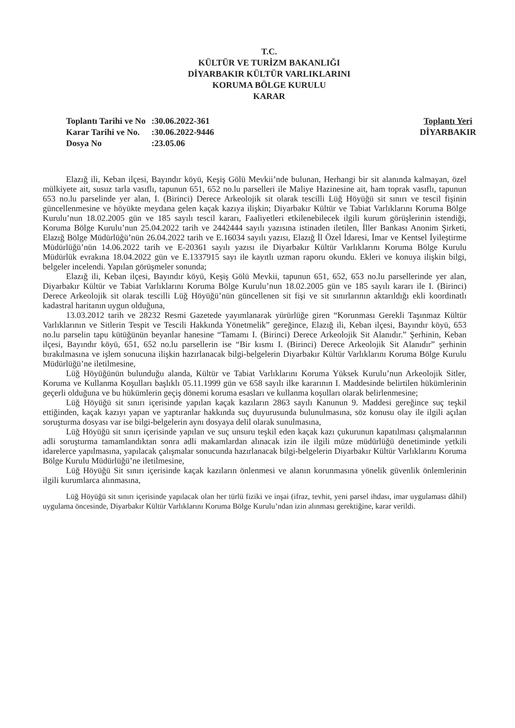T.C.
KÜLTÜR VE TURİZM BAKANLIĞI
DİYARBAKIR KÜLTÜR VARLIKLARINI
KORUMA BÖLGE KURULU
KARAR
| Toplantı Tarihi ve No | :30.06.2022-361 |
| Karar Tarihi ve No. | :30.06.2022-9446 |
| Dosya No | :23.05.06 |
Toplantı Yeri
DİYARBAKIR
Elazığ ili, Keban ilçesi, Bayındır köyü, Keşiş Gölü Mevkii’nde bulunan, Herhangi bir sit alanında kalmayan, özel mülkiyete ait, susuz tarla vasıflı, tapunun 651, 652 no.lu parselleri ile Maliye Hazinesine ait, ham toprak vasıflı, tapunun 653 no.lu parselinde yer alan, I. (Birinci) Derece Arkeolojik sit olarak tescilli Lüğ Höyüğü sit sınırı ve tescil fişinin güncellenmesine ve höyükte meydana gelen kaçak kazıya ilişkin; Diyarbakır Kültür ve Tabiat Varlıklarını Koruma Bölge Kurulu’nun 18.02.2005 gün ve 185 sayılı tescil kararı, Faaliyetleri etkilenebilecek ilgili kurum görüşlerinin istendiği, Koruma Bölge Kurulu’nun 25.04.2022 tarih ve 2442444 sayılı yazısına istinaden iletilen, İller Bankası Anonim Şirketi, Elazığ Bölge Müdürlüğü’nün 26.04.2022 tarih ve E.16034 sayılı yazısı, Elazığ İl Özel İdaresi, İmar ve Kentsel İyileştirme Müdürlüğü’nün 14.06.2022 tarih ve E-20361 sayılı yazısı ile Diyarbakır Kültür Varlıklarını Koruma Bölge Kurulu Müdürlük evrakına 18.04.2022 gün ve E.1337915 sayı ile kayıtlı uzman raporu okundu. Ekleri ve konuya ilişkin bilgi, belgeler incelendi. Yapılan görüşmeler sonunda;
Elazığ ili, Keban ilçesi, Bayındır köyü, Keşiş Gölü Mevkii, tapunun 651, 652, 653 no.lu parsellerinde yer alan, Diyarbakır Kültür ve Tabiat Varlıklarını Koruma Bölge Kurulu’nun 18.02.2005 gün ve 185 sayılı kararı ile I. (Birinci) Derece Arkeolojik sit olarak tescilli Lüğ Höyüğü’nün güncellenen sit fişi ve sit sınırlarının aktarıldığı ekli koordinatlı kadastral haritanın uygun olduğuna,
13.03.2012 tarih ve 28232 Resmi Gazetede yayımlanarak yürürlüğe giren “Korunması Gerekli Taşınmaz Kültür Varlıklarının ve Sitlerin Tespit ve Tescili Hakkında Yönetmelik” gereğince, Elazığ ili, Keban ilçesi, Bayındır köyü, 653 no.lu parselin tapu kütüğünün beyanlar hanesine “Tamamı I. (Birinci) Derece Arkeolojik Sit Alanıdır.” Şerhinin, Keban ilçesi, Bayındır köyü, 651, 652 no.lu parsellerin ise “Bir kısmı I. (Birinci) Derece Arkeolojik Sit Alanıdır” şerhinin bırakılmasına ve işlem sonucuna ilişkin hazırlanacak bilgi-belgelerin Diyarbakır Kültür Varlıklarını Koruma Bölge Kurulu Müdürlüğü’ne iletilmesine,
Lüğ Höyüğünün bulunduğu alanda, Kültür ve Tabiat Varlıklarını Koruma Yüksek Kurulu’nun Arkeolojik Sitler, Koruma ve Kullanma Koşulları başlıklı 05.11.1999 gün ve 658 sayılı ilke kararının I. Maddesinde belirtilen hükümlerinin geçerli olduğuna ve bu hükümlerin geçiş dönemi koruma esasları ve kullanma koşulları olarak belirlenmesine;
Lüğ Höyüğü sit sınırı içerisinde yapılan kaçak kazıların 2863 sayılı Kanunun 9. Maddesi gereğince suç teşkil ettiğinden, kaçak kazıyı yapan ve yaptıranlar hakkında suç duyurusunda bulunulmasına, söz konusu olay ile ilgili açılan soruşturma dosyası var ise bilgi-belgelerin aynı dosyaya delil olarak sunulmasına,
Lüğ Höyüğü sit sınırı içerisinde yapılan ve suç unsuru teşkil eden kaçak kazı çukurunun kapatılması çalışmalarının adli soruşturma tamamlandıktan sonra adli makamlardan alınacak izin ile ilgili müze müdürlüğü denetiminde yetkili idarelerce yapılmasına, yapılacak çalışmalar sonucunda hazırlanacak bilgi-belgelerin Diyarbakır Kültür Varlıklarını Koruma Bölge Kurulu Müdürlüğü’ne iletilmesine,
Lüğ Höyüğü Sit sınırı içerisinde kaçak kazıların önlenmesi ve alanın korunmasına yönelik güvenlik önlemlerinin ilgili kurumlarca alınmasına,
Lüğ Höyüğü sit sınırı içerisinde yapılacak olan her türlü fiziki ve inşai (ifraz, tevhit, yeni parsel ihdası, imar uygulaması dâhil) uygulama öncesinde, Diyarbakır Kültür Varlıklarını Koruma Bölge Kurulu’ndan izin alınması gerektiğine, karar verildi.